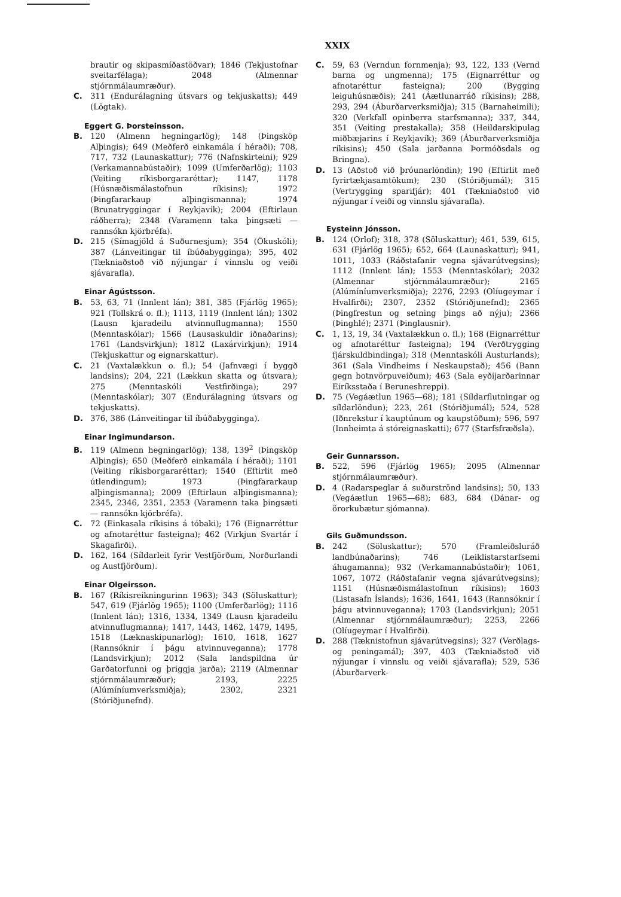XXIX
brautir og skipasmíðastöðvar); 1846 (Tekjustofnar sveitarfélaga); 2048 (Almennar stjórnmálaumræður).
C. 311 (Endurálagning útsvars og tekjuskatts); 449 (Lögtak).
Eggert G. Þorsteinsson.
B. 120 (Almenn hegningarlög); 148 (Þingsköp Alþingis); 649 (Meðferð einkamála í héraði); 708, 717, 732 (Launaskattur); 776 (Nafnskirteini); 929 (Verkamannabústaðir); 1099 (Umferðarlög); 1103 (Veiting ríkisborgararéttar); 1147, 1178 (Húsnæðismálastofnun ríkisins); 1972 (Þingfararkaup alþingismanna); 1974 (Brunatryggingar í Reykjavík); 2004 (Eftirlaun ráðherra); 2348 (Varamenn taka þingsæti — rannsókn kjörbréfa).
D. 215 (Símagjöld á Suðurnesjum); 354 (Ökuskóli); 387 (Lánveitingar til íbúðabygginga); 395, 402 (Tækniaðstoð við nýjungar í vinnslu og veiði sjávarafla).
Einar Ágústsson.
B. 53, 63, 71 (Innlent lán); 381, 385 (Fjárlög 1965); 921 (Tollskrá o. fl.); 1113, 1119 (Innlent lán); 1302 (Lausn kjaradeilu atvinnuflugmanna); 1550 (Menntaskólar); 1566 (Lausaskuldir iðnaðarins); 1761 (Landsvirkjun); 1812 (Laxárvirkjun); 1914 (Tekjuskattur og eignarskattur).
C. 21 (Vaxtalækkun o. fl.); 54 (Jafnvægi í byggð landsins); 204, 221 (Lækkun skatta og útsvara); 275 (Menntaskóli Vestfirðinga); 297 (Menntaskólar); 307 (Endurálagning útsvars og tekjuskatts).
D. 376, 386 (Lánveitingar til íbúðabygginga).
Einar Ingimundarson.
B. 119 (Almenn hegningarlög); 138, 139<sup>2</sup> (Þingsköp Alþingis); 650 (Meðferð einkamála í héraði); 1101 (Veiting ríkisborgararéttar); 1540 (Eftirlit með útlendingum); 1973 (Þingfararkaup alþingismanna); 2009 (Eftirlaun alþingismanna); 2345, 2346, 2351, 2353 (Varamenn taka þingsæti — rannsókn kjörbréfa).
C. 72 (Einkasala ríkisins á tóbaki); 176 (Eignarréttur og afnotaréttur fasteigna); 462 (Virkjun Svartár í Skagafirði).
D. 162, 164 (Síldarleit fyrir Vestfjörðum, Norðurlandi og Austfjörðum).
Einar Olgeirsson.
B. 167 (Ríkisreikningurinn 1963); 343 (Söluskattur); 547, 619 (Fjárlög 1965); 1100 (Umferðarlög); 1116 (Innlent lán); 1316, 1334, 1349 (Lausn kjaradeilu atvinnuflugmanna); 1417, 1443, 1462, 1479, 1495, 1518 (Læknaskipunarlög); 1610, 1618, 1627 (Rannsóknir í þágu atvinnuveganna); 1778 (Landsvirkjun); 2012 (Sala landspildna úr Garðatorfunni og þriggja jarða); 2119 (Almennar stjórnmálaumræður); 2193, 2225 (Alúmíníumverksmiðja); 2302, 2321 (Stóriðjunefnd).
C. 59, 63 (Verndun fornmenja); 93, 122, 133 (Vernd barna og ungmenna); 175 (Eignarréttur og afnotaréttur fasteigna); 200 (Bygging leiguhúsnæðis); 241 (Áætlunarráð ríkisins); 288, 293, 294 (Áburðarverksmiðja); 315 (Barnaheimili); 320 (Verkfall opinberra starfsmanna); 337, 344, 351 (Veiting prestakalla); 358 (Heildarskipulag miðbæjarins í Reykjavík); 369 (Áburðarverksmiðja ríkisins); 450 (Sala jarðanna Þormóðsdals og Bringna).
D. 13 (Aðstoð við þróunarlöndin); 190 (Eftirlit með fyrirtækjasamtökum); 230 (Stóriðjumál); 315 (Vertrygging sparifjár); 401 (Tækniaðstoð við nýjungar í veiði og vinnslu sjávarafla).
Eysteinn Jónsson.
B. 124 (Orlof); 318, 378 (Söluskattur); 461, 539, 615, 631 (Fjárlög 1965); 652, 664 (Launaskattur); 941, 1011, 1033 (Ráðstafanir vegna sjávarútvegsins); 1112 (Innlent lán); 1553 (Menntaskólar); 2032 (Almennar stjórnmálaumræður); 2165 (Alúmíníumverksmiðja); 2276, 2293 (Olíugeymar í Hvalfirði); 2307, 2352 (Stóriðjunefnd); 2365 (Þingfrestun og setning þings að nýju); 2366 (Þinghlé); 2371 (Þinglausnir).
C. 1, 13, 19, 34 (Vaxtalækkun o. fl.); 168 (Eignarréttur og afnotaréttur fasteigna); 194 (Verðtrygging fjárskuldbindinga); 318 (Menntaskóli Austurlands); 361 (Sala Vindheims í Neskaupstað); 456 (Bann gegn botnvörpuveiðum); 463 (Sala eyðijarðarinnar Eiríksstaða í Beruneshreppi).
D. 75 (Vegáætlun 1965—68); 181 (Síldarflutningar og síldarlöndun); 223, 261 (Stóriðjumál); 524, 528 (Iðnrekstur í kauptúnum og kaupstöðum); 596, 597 (Innheimta á stóreignaskatti); 677 (Starfsfræðsla).
Geir Gunnarsson.
B. 522, 596 (Fjárlög 1965); 2095 (Almennar stjórnmálaumræður).
D. 4 (Radarspeglar á suðurströnd landsins); 50, 133 (Vegáætlun 1965—68); 683, 684 (Dánar- og örorkubætur sjómanna).
Gils Guðmundsson.
B. 242 (Söluskattur); 570 (Framleiðsluráð landbúnaðarins); 746 (Leiklistarstarfsemi áhugamanna); 932 (Verkamannabústaðir); 1061, 1067, 1072 (Ráðstafanir vegna sjávarútvegsins); 1151 (Húsnæðismálastofnun ríkisins); 1603 (Listasafn Íslands); 1636, 1641, 1643 (Rannsóknir í þágu atvinnuveganna); 1703 (Landsvirkjun); 2051 (Almennar stjórnmálaumræður); 2253, 2266 (Olíugeymar í Hvalfirði).
D. 288 (Tæknistofnun sjávarútvegsins); 327 (Verðlags- og peningamál); 397, 403 (Tækniaðstoð við nýjungar í vinnslu og veiði sjávarafla); 529, 536 (Áburðarverk-